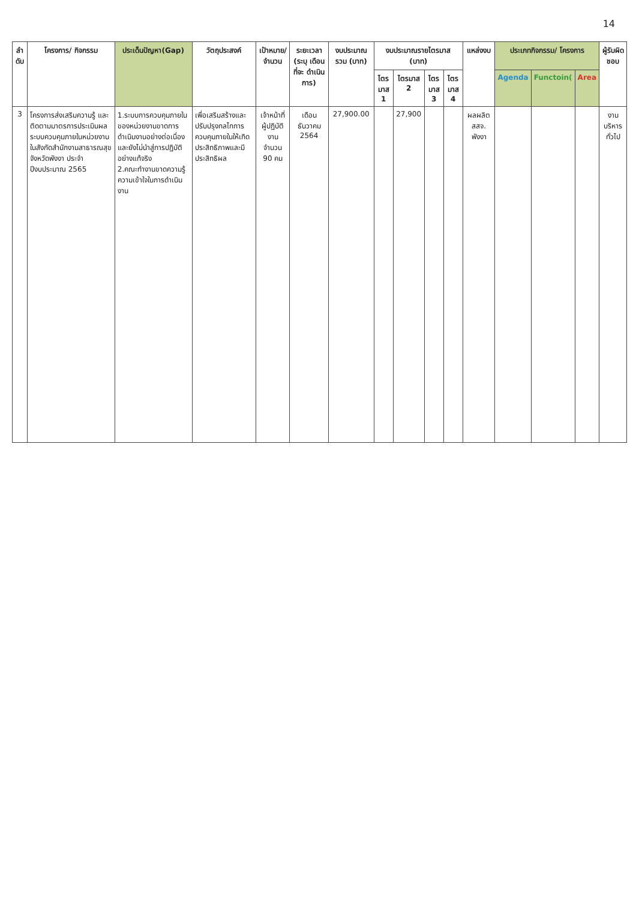14
| ลำ ดับ | โครงการ/ กิจกรรม | ประเด็นปัญหา(Gap) | วัตถุประสงค์ | เป้าหมาย/ จำนวน | ระยะเวลา (ระบุ เดือน ที่จะ ดำเนินการ) | งบประมาณ รวม (บาท) | งบประมาณรายไตรมาส (บาท) | | | | แหล่งงบ | ประเภทกิจกรรม/ โครงการ | | | ผู้รับผิด ชอบ |
| --- | --- | --- | --- | --- | --- | --- | --- | --- | --- | --- | --- | --- | --- | --- | --- |
| | | | | | | | ไตร มาส 1 | ไตรมาส 2 | ไตร มาส 3 | ไตร มาส 4 | | Agenda | Functoin( | Area | |
| 3 | โครงการส่งเสริมความรู้ และติดตามมาตรการประเมินผลระบบควบคุมภายในหน่วยงานในสังกัดสำนักงานสาธารณสุขจังหวัดพังงา ประจำปีงบประมาณ 2565 | 1.ระบบการควบคุมภายใน ของหน่วยงานขาดการ ดำเนินงานอย่างต่อเนื่อง และยังไม่นำสู่การปฏิบัติ อย่างแท้จริง 2.คณะทำงานขาดความรู้ความเข้าใจในการดำเนินงาน | เพื่อเสริมสร้างและปรับปรุงกลไกการควบคุมภายในให้เกิดประสิทธิภาพและมีประสิทธิผล | เจ้าหน้าที่ผู้ปฏิบัติงาน จำนวน 90 คน | เดือน ธันวาคม 2564 | 27,900.00 | | 27,900 | | | ผลผลิต สสจ. พังงา | | | | งาน บริหาร ทั่วไป |